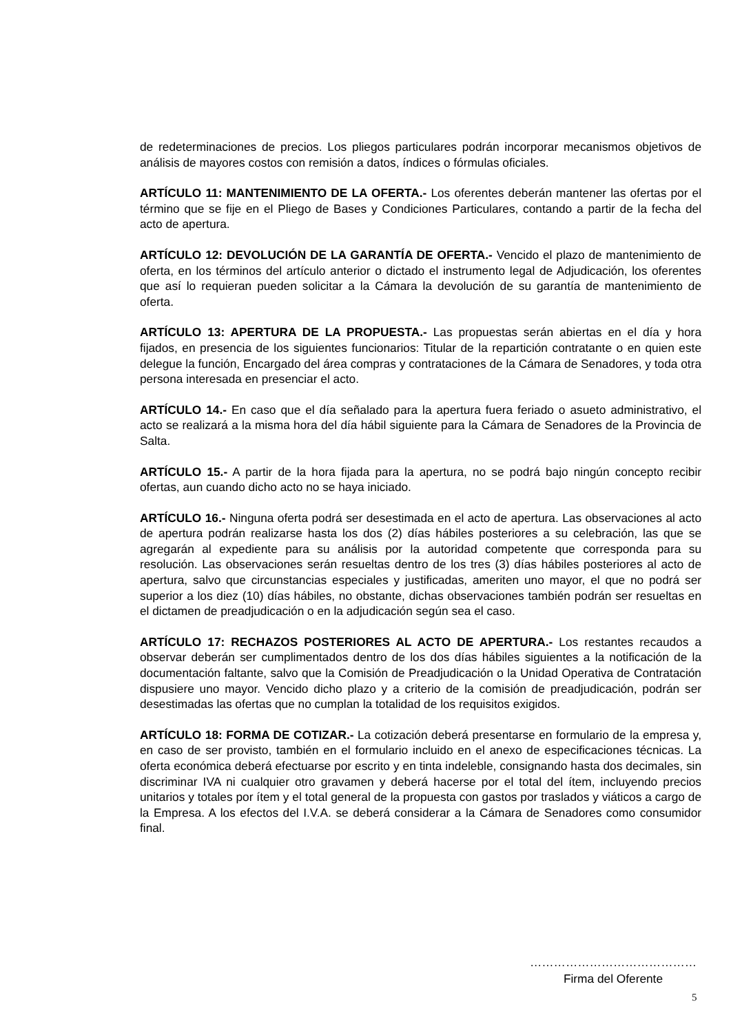de redeterminaciones de precios. Los pliegos particulares podrán incorporar mecanismos objetivos de análisis de mayores costos con remisión a datos, índices o fórmulas oficiales.
ARTÍCULO 11: MANTENIMIENTO DE LA OFERTA.- Los oferentes deberán mantener las ofertas por el término que se fije en el Pliego de Bases y Condiciones Particulares, contando a partir de la fecha del acto de apertura.
ARTÍCULO 12: DEVOLUCIÓN DE LA GARANTÍA DE OFERTA.- Vencido el plazo de mantenimiento de oferta, en los términos del artículo anterior o dictado el instrumento legal de Adjudicación, los oferentes que así lo requieran pueden solicitar a la Cámara la devolución de su garantía de mantenimiento de oferta.
ARTÍCULO 13: APERTURA DE LA PROPUESTA.- Las propuestas serán abiertas en el día y hora fijados, en presencia de los siguientes funcionarios: Titular de la repartición contratante o en quien este delegue la función, Encargado del área compras y contrataciones de la Cámara de Senadores, y toda otra persona interesada en presenciar el acto.
ARTÍCULO 14.- En caso que el día señalado para la apertura fuera feriado o asueto administrativo, el acto se realizará a la misma hora del día hábil siguiente para la Cámara de Senadores de la Provincia de Salta.
ARTÍCULO 15.- A partir de la hora fijada para la apertura, no se podrá bajo ningún concepto recibir ofertas, aun cuando dicho acto no se haya iniciado.
ARTÍCULO 16.- Ninguna oferta podrá ser desestimada en el acto de apertura. Las observaciones al acto de apertura podrán realizarse hasta los dos (2) días hábiles posteriores a su celebración, las que se agregarán al expediente para su análisis por la autoridad competente que corresponda para su resolución. Las observaciones serán resueltas dentro de los tres (3) días hábiles posteriores al acto de apertura, salvo que circunstancias especiales y justificadas, ameriten uno mayor, el que no podrá ser superior a los diez (10) días hábiles, no obstante, dichas observaciones también podrán ser resueltas en el dictamen de preadjudicación o en la adjudicación según sea el caso.
ARTÍCULO 17: RECHAZOS POSTERIORES AL ACTO DE APERTURA.- Los restantes recaudos a observar deberán ser cumplimentados dentro de los dos días hábiles siguientes a la notificación de la documentación faltante, salvo que la Comisión de Preadjudicación o la Unidad Operativa de Contratación dispusiere uno mayor. Vencido dicho plazo y a criterio de la comisión de preadjudicación, podrán ser desestimadas las ofertas que no cumplan la totalidad de los requisitos exigidos.
ARTÍCULO 18: FORMA DE COTIZAR.- La cotización deberá presentarse en formulario de la empresa y, en caso de ser provisto, también en el formulario incluido en el anexo de especificaciones técnicas. La oferta económica deberá efectuarse por escrito y en tinta indeleble, consignando hasta dos decimales, sin discriminar IVA ni cualquier otro gravamen y deberá hacerse por el total del ítem, incluyendo precios unitarios y totales por ítem y el total general de la propuesta con gastos por traslados y viáticos a cargo de la Empresa. A los efectos del I.V.A. se deberá considerar a la Cámara de Senadores como consumidor final.
……………………………………
Firma del Oferente
5